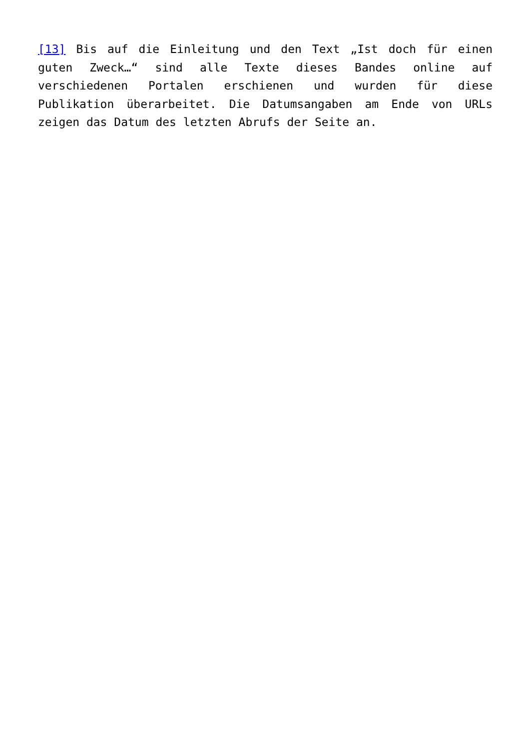[13] Bis auf die Einleitung und den Text „Ist doch für einen guten Zweck…“ sind alle Texte dieses Bandes online auf verschiedenen Portalen erschienen und wurden für diese Publikation überarbeitet. Die Datumsangaben am Ende von URLs zeigen das Datum des letzten Abrufs der Seite an.